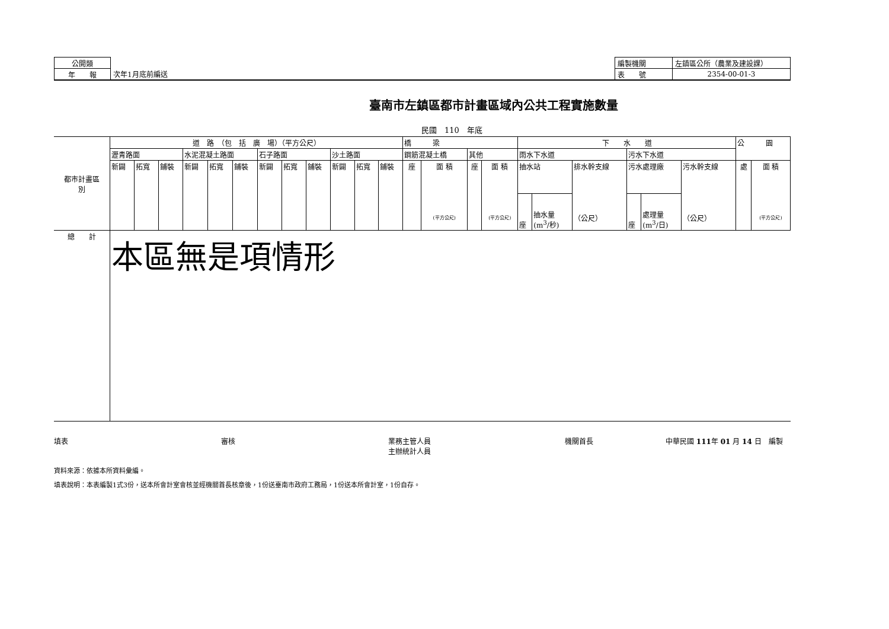| 公開類 | | 編製機關 | 左鎮區公所（農業及建設課） |
| 年 報 | 次年1月底前編送 | 表 號 | 2354-00-01-3 |
臺南市左鎮區都市計畫區域內公共工程實施數量
民國　110　年底
| 都市計畫區 別 | 道 路 （包 括 廣 場）（平方公尺） | | | | | | | | | | | | 橋 梁 | | | | 下 水 道 | | | | | | 公 園 | |
| --- | --- | --- | --- | --- | --- | --- | --- | --- | --- | --- | --- | --- | --- | --- | --- | --- | --- | --- | --- | --- | --- | --- | --- | --- |
| | 瀝青路面 | | | 水泥混凝土路面 | | | 石子路面 | | | 沙土路面 | | | 鋼筋混凝土橋 | | 其他 | | 雨水下水道 | | | 污水下水道 | | | | |
| | 新闢 | 拓寬 | 鋪裝 | 新闢 | 拓寬 | 鋪裝 | 新闢 | 拓寬 | 鋪裝 | 新闢 | 拓寬 | 鋪裝 | 座 | 面 積 (平方公尺) | 座 | 面 積 (平方公尺) | 抽水站 | | 排水幹支線 （公尺） | 污水處理廠 | | 污水幹支線 （公尺） | 處 | 面 積 (平方公尺) |
| | | | | | | | | | | | | | | | | | 座 | 抽水量 (m<sup>3</sup>/秒) | | 座 | 處理量 (m<sup>3</sup>/日) | | | |
| 總 計 | 本區無是項情形 | | | | | | | | | | | | | | | | | | | | | | | |
填表 審核 業務主管人員
主辦統計人員 機關首長 中華民國 111年 01 月 14 日　編製
資料來源：依據本所資料彙編。
填表說明：本表編製1式3份，送本所會計室會核並經機關首長核章後，1份送臺南市政府工務局，1份送本所會計室，1份自存。